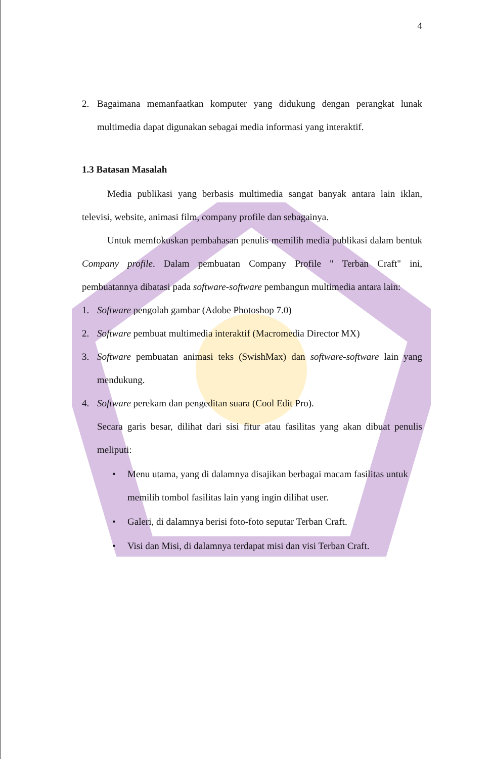4
2. Bagaimana memanfaatkan komputer yang didukung dengan perangkat lunak multimedia dapat digunakan sebagai media informasi yang interaktif.
1.3 Batasan Masalah
Media publikasi yang berbasis multimedia sangat banyak antara lain iklan, televisi, website, animasi film, company profile dan sebagainya.
Untuk memfokuskan pembahasan penulis memilih media publikasi dalam bentuk Company profile. Dalam pembuatan Company Profile " Terban Craft" ini, pembuatannya dibatasi pada software-software pembangun multimedia antara lain:
1. Software pengolah gambar (Adobe Photoshop 7.0)
2. Software pembuat multimedia interaktif (Macromedia Director MX)
3. Software pembuatan animasi teks (SwishMax) dan software-software lain yang mendukung.
4. Software perekam dan pengeditan suara (Cool Edit Pro).
Secara garis besar, dilihat dari sisi fitur atau fasilitas yang akan dibuat penulis meliputi:
• Menu utama, yang di dalamnya disajikan berbagai macam fasilitas untuk memilih tombol fasilitas lain yang ingin dilihat user.
• Galeri, di dalamnya berisi foto-foto seputar Terban Craft.
• Visi dan Misi, di dalamnya terdapat misi dan visi Terban Craft.